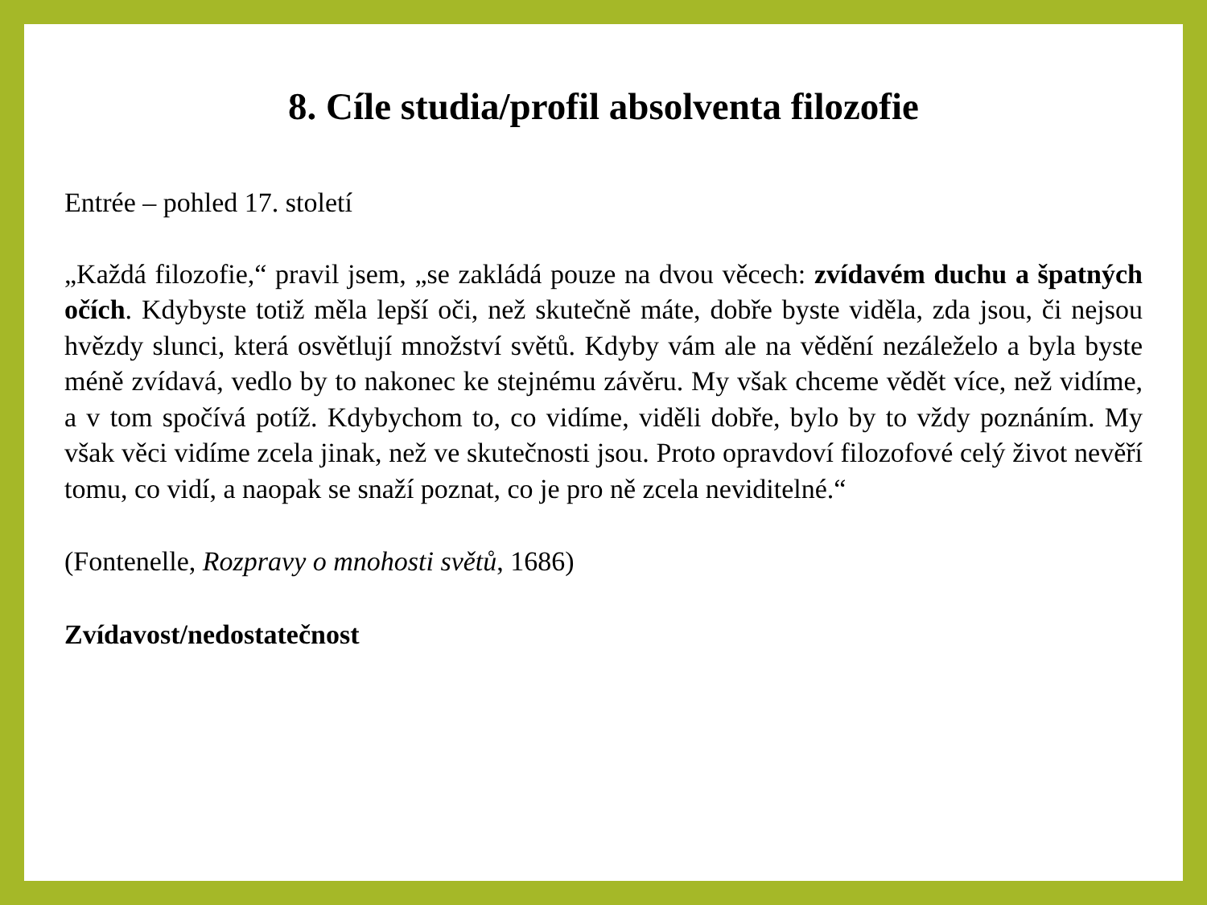8. Cíle studia/profil absolventa filozofie
Entrée – pohled 17. století
„Každá filozofie,“ pravil jsem, „se zakládá pouze na dvou věcech: zvídavém duchu a špatných očích. Kdybyste totiž měla lepší oči, než skutečně máte, dobře byste viděla, zda jsou, či nejsou hvězdy slunci, která osvětlují množství světů. Kdyby vám ale na vědění nezáleželo a byla byste méně zvídavá, vedlo by to nakonec ke stejnému závěru. My však chceme vědět více, než vidíme, a v tom spočívá potíž. Kdybychom to, co vidíme, viděli dobře, bylo by to vždy poznáním. My však věci vidíme zcela jinak, než ve skutečnosti jsou. Proto opravdoví filozofové celý život nevěří tomu, co vidí, a naopak se snaží poznat, co je pro ně zcela neviditelné.“
(Fontenelle, Rozpravy o mnohosti světů, 1686)
Zvídavost/nedostatečnost